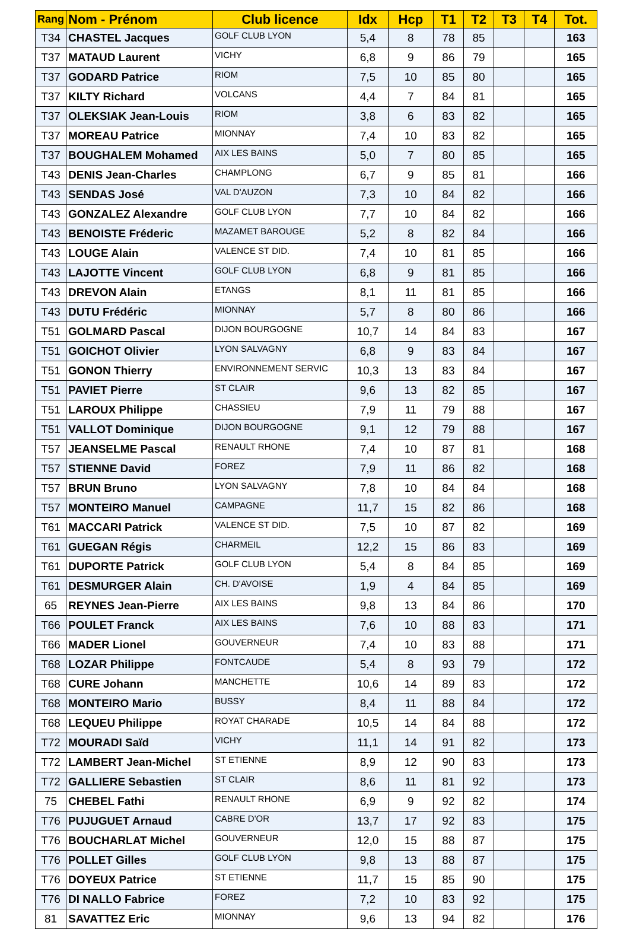| Rang | Nom - Prénom | Club licence | Idx | Hcp | T1 | T2 | T3 | T4 | Tot. |
| --- | --- | --- | --- | --- | --- | --- | --- | --- | --- |
| T34 | CHASTEL Jacques | GOLF CLUB LYON | 5,4 | 8 | 78 | 85 | | | 163 |
| T37 | MATAUD Laurent | VICHY | 6,8 | 9 | 86 | 79 | | | 165 |
| T37 | GODARD Patrice | RIOM | 7,5 | 10 | 85 | 80 | | | 165 |
| T37 | KILTY Richard | VOLCANS | 4,4 | 7 | 84 | 81 | | | 165 |
| T37 | OLEKSIAK Jean-Louis | RIOM | 3,8 | 6 | 83 | 82 | | | 165 |
| T37 | MOREAU Patrice | MIONNAY | 7,4 | 10 | 83 | 82 | | | 165 |
| T37 | BOUGHALEM Mohamed | AIX LES BAINS | 5,0 | 7 | 80 | 85 | | | 165 |
| T43 | DENIS Jean-Charles | CHAMPLONG | 6,7 | 9 | 85 | 81 | | | 166 |
| T43 | SENDAS José | VAL D'AUZON | 7,3 | 10 | 84 | 82 | | | 166 |
| T43 | GONZALEZ Alexandre | GOLF CLUB LYON | 7,7 | 10 | 84 | 82 | | | 166 |
| T43 | BENOISTE Fréderic | MAZAMET BAROUGE | 5,2 | 8 | 82 | 84 | | | 166 |
| T43 | LOUGE Alain | VALENCE ST DID. | 7,4 | 10 | 81 | 85 | | | 166 |
| T43 | LAJOTTE Vincent | GOLF CLUB LYON | 6,8 | 9 | 81 | 85 | | | 166 |
| T43 | DREVON Alain | ETANGS | 8,1 | 11 | 81 | 85 | | | 166 |
| T43 | DUTU Frédéric | MIONNAY | 5,7 | 8 | 80 | 86 | | | 166 |
| T51 | GOLMARD Pascal | DIJON BOURGOGNE | 10,7 | 14 | 84 | 83 | | | 167 |
| T51 | GOICHOT Olivier | LYON SALVAGNY | 6,8 | 9 | 83 | 84 | | | 167 |
| T51 | GONON Thierry | ENVIRONNEMENT SERVIC | 10,3 | 13 | 83 | 84 | | | 167 |
| T51 | PAVIET Pierre | ST CLAIR | 9,6 | 13 | 82 | 85 | | | 167 |
| T51 | LAROUX Philippe | CHASSIEU | 7,9 | 11 | 79 | 88 | | | 167 |
| T51 | VALLOT Dominique | DIJON BOURGOGNE | 9,1 | 12 | 79 | 88 | | | 167 |
| T57 | JEANSELME Pascal | RENAULT RHONE | 7,4 | 10 | 87 | 81 | | | 168 |
| T57 | STIENNE David | FOREZ | 7,9 | 11 | 86 | 82 | | | 168 |
| T57 | BRUN Bruno | LYON SALVAGNY | 7,8 | 10 | 84 | 84 | | | 168 |
| T57 | MONTEIRO Manuel | CAMPAGNE | 11,7 | 15 | 82 | 86 | | | 168 |
| T61 | MACCARI Patrick | VALENCE ST DID. | 7,5 | 10 | 87 | 82 | | | 169 |
| T61 | GUEGAN Régis | CHARMEIL | 12,2 | 15 | 86 | 83 | | | 169 |
| T61 | DUPORTE Patrick | GOLF CLUB LYON | 5,4 | 8 | 84 | 85 | | | 169 |
| T61 | DESMURGER Alain | CH. D'AVOISE | 1,9 | 4 | 84 | 85 | | | 169 |
| 65 | REYNES Jean-Pierre | AIX LES BAINS | 9,8 | 13 | 84 | 86 | | | 170 |
| T66 | POULET Franck | AIX LES BAINS | 7,6 | 10 | 88 | 83 | | | 171 |
| T66 | MADER Lionel | GOUVERNEUR | 7,4 | 10 | 83 | 88 | | | 171 |
| T68 | LOZAR Philippe | FONTCAUDE | 5,4 | 8 | 93 | 79 | | | 172 |
| T68 | CURE Johann | MANCHETTE | 10,6 | 14 | 89 | 83 | | | 172 |
| T68 | MONTEIRO Mario | BUSSY | 8,4 | 11 | 88 | 84 | | | 172 |
| T68 | LEQUEU Philippe | ROYAT CHARADE | 10,5 | 14 | 84 | 88 | | | 172 |
| T72 | MOURADI Saïd | VICHY | 11,1 | 14 | 91 | 82 | | | 173 |
| T72 | LAMBERT Jean-Michel | ST ETIENNE | 8,9 | 12 | 90 | 83 | | | 173 |
| T72 | GALLIERE Sebastien | ST CLAIR | 8,6 | 11 | 81 | 92 | | | 173 |
| 75 | CHEBEL Fathi | RENAULT RHONE | 6,9 | 9 | 92 | 82 | | | 174 |
| T76 | PUJUGUET Arnaud | CABRE D'OR | 13,7 | 17 | 92 | 83 | | | 175 |
| T76 | BOUCHARLAT Michel | GOUVERNEUR | 12,0 | 15 | 88 | 87 | | | 175 |
| T76 | POLLET Gilles | GOLF CLUB LYON | 9,8 | 13 | 88 | 87 | | | 175 |
| T76 | DOYEUX Patrice | ST ETIENNE | 11,7 | 15 | 85 | 90 | | | 175 |
| T76 | DI NALLO Fabrice | FOREZ | 7,2 | 10 | 83 | 92 | | | 175 |
| 81 | SAVATTEZ Eric | MIONNAY | 9,6 | 13 | 94 | 82 | | | 176 |